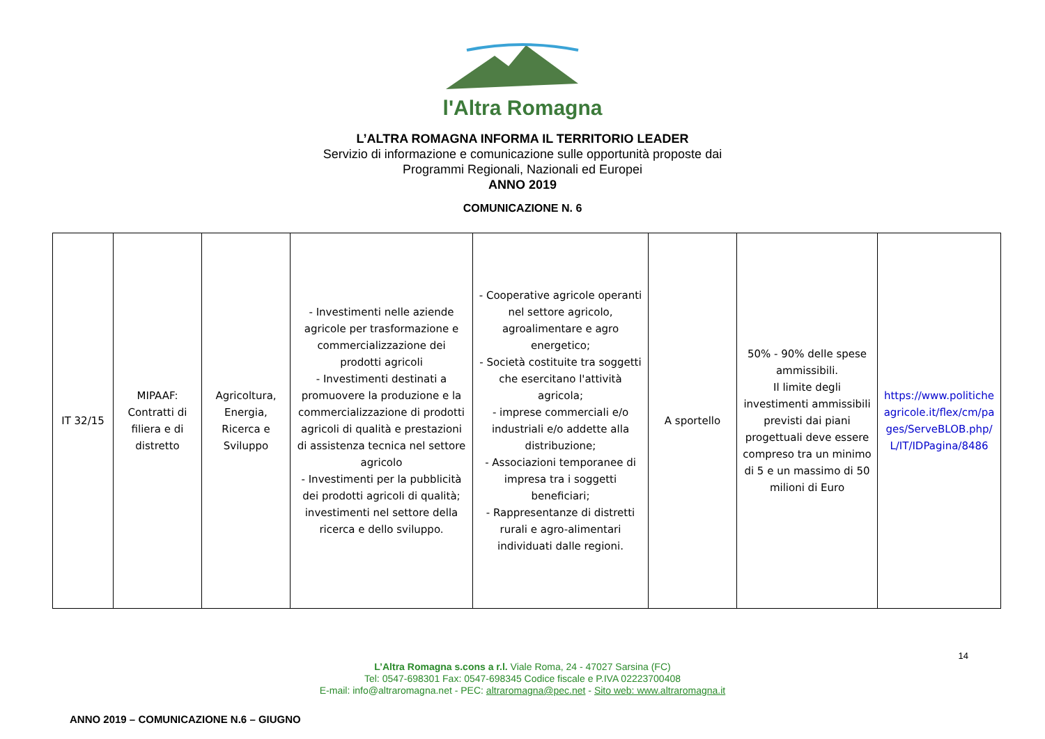l'Altra Romagna
L’ALTRA ROMAGNA INFORMA IL TERRITORIO LEADER
Servizio di informazione e comunicazione sulle opportunità proposte dai
Programmi Regionali, Nazionali ed Europei
ANNO 2019
COMUNICAZIONE N. 6
| IT 32/15 | MIPAAF: Contratti di filiera e di distretto | Agricoltura, Energia, Ricerca e Sviluppo | - Investimenti nelle aziende agricole per trasformazione e commercializzazione dei prodotti agricoli - Investimenti destinati a promuovere la produzione e la commercializzazione di prodotti agricoli di qualità e prestazioni di assistenza tecnica nel settore agricolo - Investimenti per la pubblicità dei prodotti agricoli di qualità; investimenti nel settore della ricerca e dello sviluppo. | - Cooperative agricole operanti nel settore agricolo, agroalimentare e agro energetico; - Società costituite tra soggetti che esercitano l'attività agricola; - imprese commerciali e/o industriali e/o addette alla distribuzione; - Associazioni temporanee di impresa tra i soggetti beneficiari; - Rappresentanze di distretti rurali e agro-alimentari individuati dalle regioni. | A sportello | 50% - 90% delle spese ammissibili. Il limite degli investimenti ammissibili previsti dai piani progettuali deve essere compreso tra un minimo di 5 e un massimo di 50 milioni di Euro | https://www.politicheagricole.it/flex/cm/pages/ServeBLOB.php/L/IT/IDPagina/8486 |
14
L’Altra Romagna s.cons a r.l. Viale Roma, 24 - 47027 Sarsina (FC)
Tel: 0547-698301 Fax: 0547-698345 Codice fiscale e P.IVA 02223700408
E-mail: info@altraromagna.net - PEC: altraromagna@pec.net - Sito web: www.altraromagna.it
ANNO 2019 – COMUNICAZIONE N.6 – GIUGNO